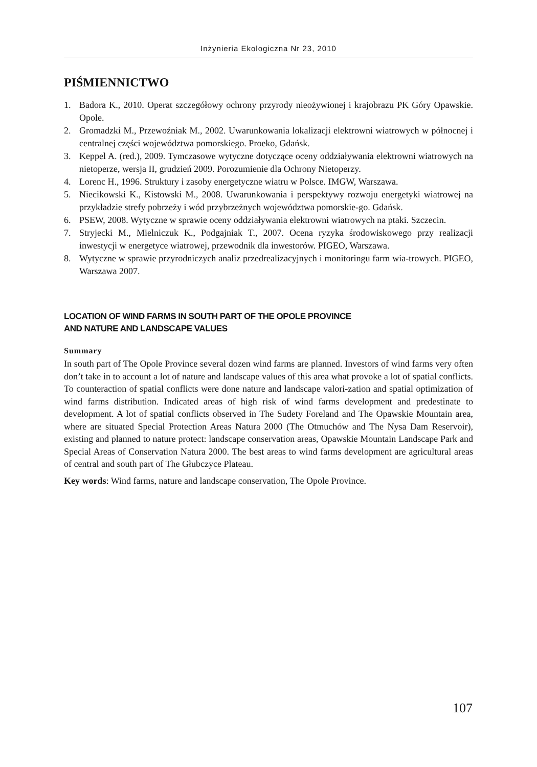Inżynieria Ekologiczna Nr 23, 2010
PIŚMIENNICTWO
1. Badora K., 2010. Operat szczegółowy ochrony przyrody nieożywionej i krajobrazu PK Góry Opawskie. Opole.
2. Gromadzki M., Przewoźniak M., 2002. Uwarunkowania lokalizacji elektrowni wiatrowych w północnej i centralnej części województwa pomorskiego. Proeko, Gdańsk.
3. Keppel A. (red.), 2009. Tymczasowe wytyczne dotyczące oceny oddziaływania elektrowni wiatrowych na nietoperze, wersja II, grudzień 2009. Porozumienie dla Ochrony Nietoperzy.
4. Lorenc H., 1996. Struktury i zasoby energetyczne wiatru w Polsce. IMGW, Warszawa.
5. Niecikowski K., Kistowski M., 2008. Uwarunkowania i perspektywy rozwoju energetyki wiatrowej na przykładzie strefy pobrzeży i wód przybrzeżnych województwa pomorskie-go. Gdańsk.
6. PSEW, 2008. Wytyczne w sprawie oceny oddziaływania elektrowni wiatrowych na ptaki. Szczecin.
7. Stryjecki M., Mielniczuk K., Podgajniak T., 2007. Ocena ryzyka środowiskowego przy realizacji inwestycji w energetyce wiatrowej, przewodnik dla inwestorów. PIGEO, Warszawa.
8. Wytyczne w sprawie przyrodniczych analiz przedrealizacyjnych i monitoringu farm wia-trowych. PIGEO, Warszawa 2007.
LOCATION OF WIND FARMS IN SOUTH PART OF THE OPOLE PROVINCE
AND NATURE AND LANDSCAPE VALUES
Summary
In south part of The Opole Province several dozen wind farms are planned. Investors of wind farms very often don’t take in to account a lot of nature and landscape values of this area what provoke a lot of spatial conflicts. To counteraction of spatial conflicts were done nature and landscape valori-zation and spatial optimization of wind farms distribution. Indicated areas of high risk of wind farms development and predestinate to development. A lot of spatial conflicts observed in The Sudety Foreland and The Opawskie Mountain area, where are situated Special Protection Areas Natura 2000 (The Otmuchów and The Nysa Dam Reservoir), existing and planned to nature protect: landscape conservation areas, Opawskie Mountain Landscape Park and Special Areas of Conservation Natura 2000. The best areas to wind farms development are agricultural areas of central and south part of The Głubczyce Plateau.
Key words: Wind farms, nature and landscape conservation, The Opole Province.
107